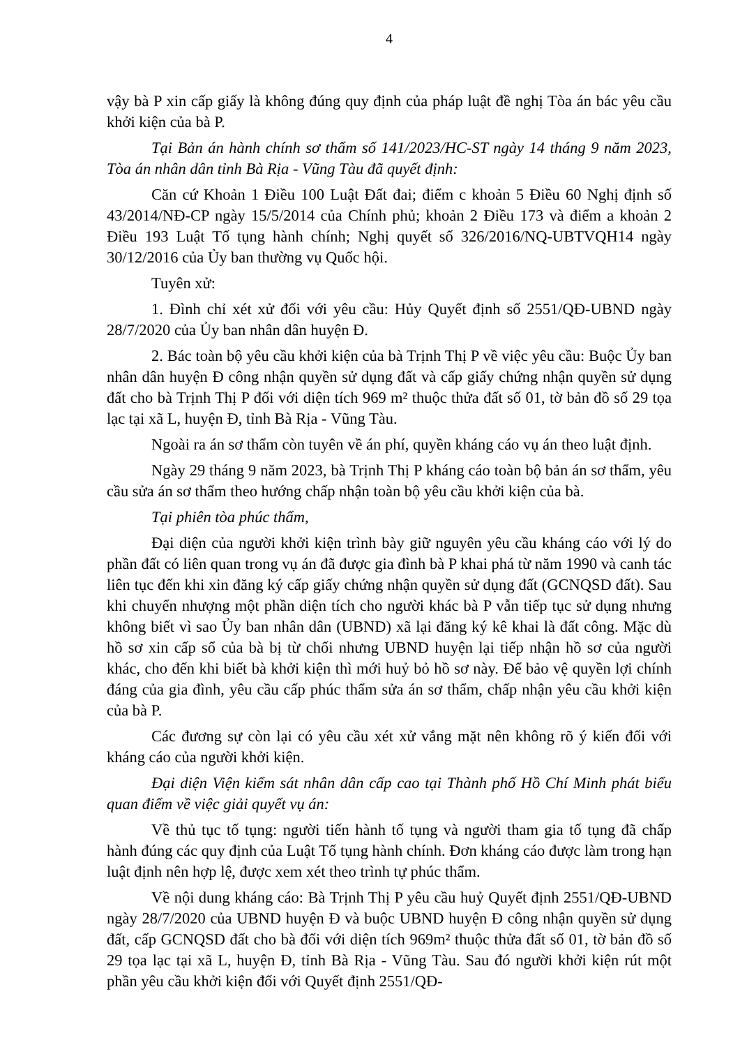4
vậy bà P xin cấp giấy là không đúng quy định của pháp luật đề nghị Tòa án bác yêu cầu khởi kiện của bà P.
Tại Bản án hành chính sơ thẩm số 141/2023/HC-ST ngày 14 tháng 9 năm 2023, Tòa án nhân dân tỉnh Bà Rịa - Vũng Tàu đã quyết định:
Căn cứ Khoản 1 Điều 100 Luật Đất đai; điểm c khoản 5 Điều 60 Nghị định số 43/2014/NĐ-CP ngày 15/5/2014 của Chính phủ; khoản 2 Điều 173 và điểm a khoản 2 Điều 193 Luật Tố tụng hành chính; Nghị quyết số 326/2016/NQ-UBTVQH14 ngày 30/12/2016 của Ủy ban thường vụ Quốc hội.
Tuyên xử:
1. Đình chỉ xét xử đối với yêu cầu: Hủy Quyết định số 2551/QĐ-UBND ngày 28/7/2020 của Ủy ban nhân dân huyện Đ.
2. Bác toàn bộ yêu cầu khởi kiện của bà Trịnh Thị P về việc yêu cầu: Buộc Ủy ban nhân dân huyện Đ công nhận quyền sử dụng đất và cấp giấy chứng nhận quyền sử dụng đất cho bà Trịnh Thị P đối với diện tích 969 m² thuộc thửa đất số 01, tờ bản đồ số 29 tọa lạc tại xã L, huyện Đ, tỉnh Bà Rịa - Vũng Tàu.
Ngoài ra án sơ thẩm còn tuyên về án phí, quyền kháng cáo vụ án theo luật định.
Ngày 29 tháng 9 năm 2023, bà Trịnh Thị P kháng cáo toàn bộ bản án sơ thẩm, yêu cầu sửa án sơ thẩm theo hướng chấp nhận toàn bộ yêu cầu khởi kiện của bà.
Tại phiên tòa phúc thẩm,
Đại diện của người khởi kiện trình bày giữ nguyên yêu cầu kháng cáo với lý do phần đất có liên quan trong vụ án đã được gia đình bà P khai phá từ năm 1990 và canh tác liên tục đến khi xin đăng ký cấp giấy chứng nhận quyền sử dụng đất (GCNQSD đất). Sau khi chuyển nhượng một phần diện tích cho người khác bà P vẫn tiếp tục sử dụng nhưng không biết vì sao Ủy ban nhân dân (UBND) xã lại đăng ký kê khai là đất công. Mặc dù hồ sơ xin cấp sổ của bà bị từ chối nhưng UBND huyện lại tiếp nhận hồ sơ của người khác, cho đến khi biết bà khởi kiện thì mới huỷ bỏ hồ sơ này. Để bảo vệ quyền lợi chính đáng của gia đình, yêu cầu cấp phúc thẩm sửa án sơ thẩm, chấp nhận yêu cầu khởi kiện của bà P.
Các đương sự còn lại có yêu cầu xét xử vắng mặt nên không rõ ý kiến đối với kháng cáo của người khởi kiện.
Đại diện Viện kiểm sát nhân dân cấp cao tại Thành phố Hồ Chí Minh phát biểu quan điểm về việc giải quyết vụ án:
Về thủ tục tố tụng: người tiến hành tố tụng và người tham gia tố tụng đã chấp hành đúng các quy định của Luật Tố tụng hành chính. Đơn kháng cáo được làm trong hạn luật định nên hợp lệ, được xem xét theo trình tự phúc thẩm.
Về nội dung kháng cáo: Bà Trịnh Thị P yêu cầu huỷ Quyết định 2551/QĐ-UBND ngày 28/7/2020 của UBND huyện Đ và buộc UBND huyện Đ công nhận quyền sử dụng đất, cấp GCNQSD đất cho bà đối với diện tích 969m² thuộc thửa đất số 01, tờ bản đồ số 29 tọa lạc tại xã L, huyện Đ, tỉnh Bà Rịa - Vũng Tàu. Sau đó người khởi kiện rút một phần yêu cầu khởi kiện đối với Quyết định 2551/QĐ-